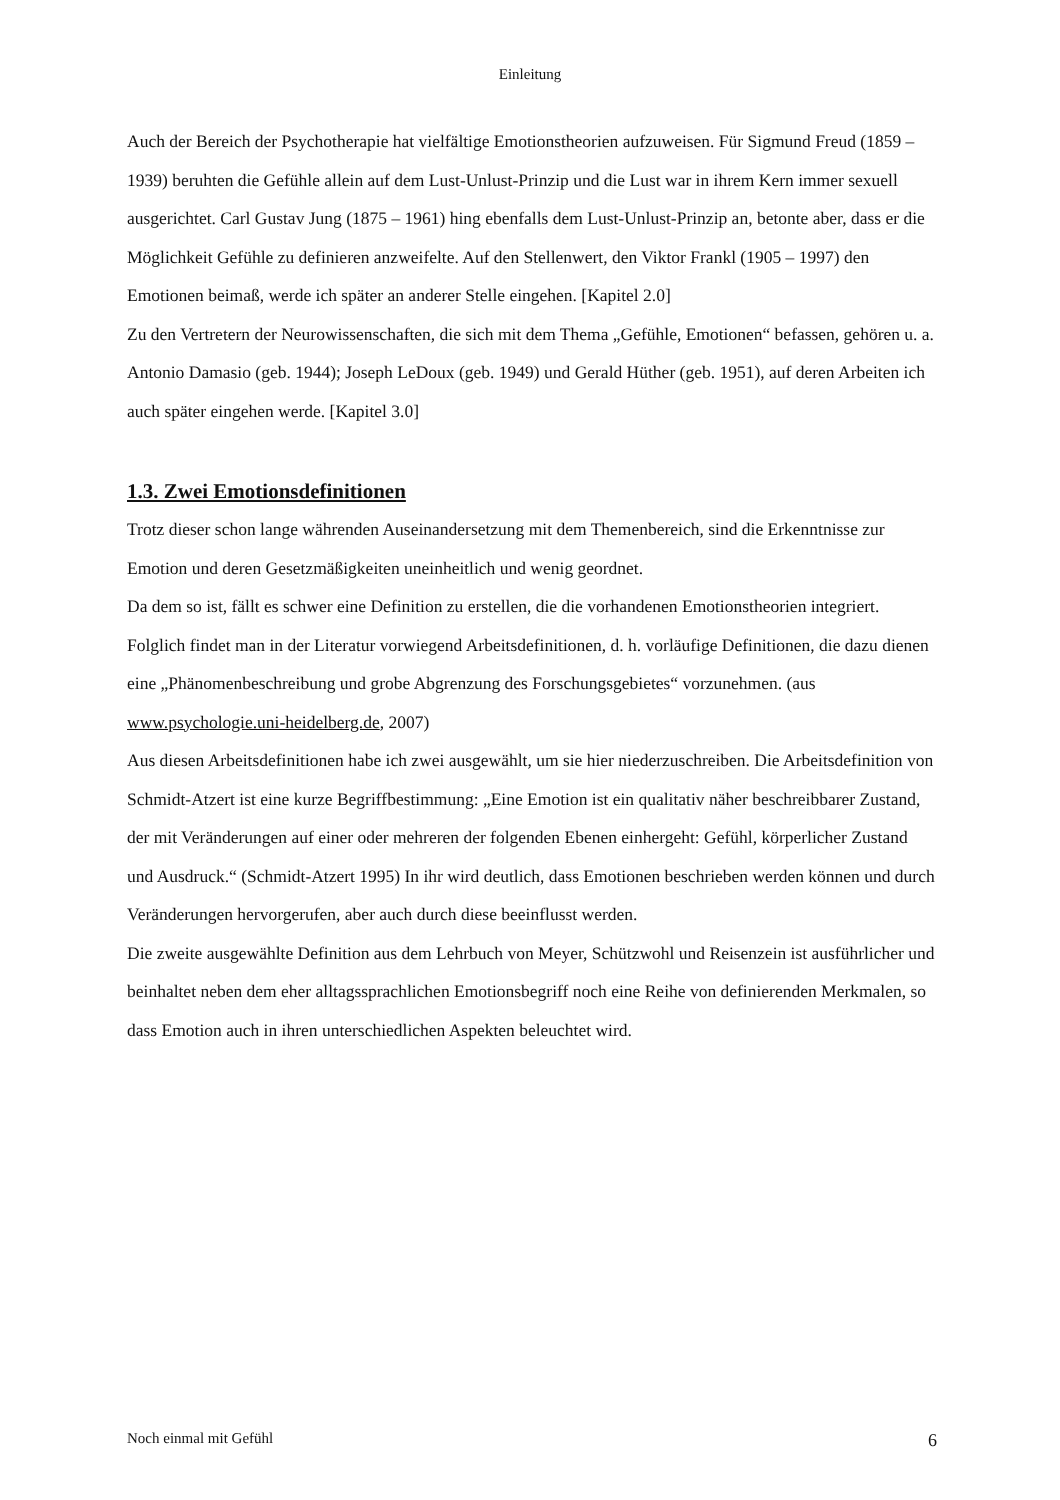Einleitung
Auch der Bereich der Psychotherapie hat vielfältige Emotionstheorien aufzuweisen. Für Sigmund Freud (1859 – 1939) beruhten die Gefühle allein auf dem Lust-Unlust-Prinzip und die Lust war in ihrem Kern immer sexuell ausgerichtet. Carl Gustav Jung (1875 – 1961) hing ebenfalls dem Lust-Unlust-Prinzip an, betonte aber, dass er die Möglichkeit Gefühle zu definieren anzweifelte. Auf den Stellenwert, den Viktor Frankl (1905 – 1997) den Emotionen beimaß, werde ich später an anderer Stelle eingehen. [Kapitel 2.0]
Zu den Vertretern der Neurowissenschaften, die sich mit dem Thema „Gefühle, Emotionen“ befassen, gehören u. a. Antonio Damasio (geb. 1944); Joseph LeDoux (geb. 1949) und Gerald Hüther (geb. 1951), auf deren Arbeiten ich auch später eingehen werde. [Kapitel 3.0]
1.3. Zwei Emotionsdefinitionen
Trotz dieser schon lange währenden Auseinandersetzung mit dem Themenbereich, sind die Erkenntnisse zur Emotion und deren Gesetzmäßigkeiten uneinheitlich und wenig geordnet.
Da dem so ist, fällt es schwer eine Definition zu erstellen, die die vorhandenen Emotionstheorien integriert. Folglich findet man in der Literatur vorwiegend Arbeitsdefinitionen, d. h. vorläufige Definitionen, die dazu dienen eine „Phänomenbeschreibung und grobe Abgrenzung des Forschungsgebietes“ vorzunehmen. (aus www.psychologie.uni-heidelberg.de, 2007)
Aus diesen Arbeitsdefinitionen habe ich zwei ausgewählt, um sie hier niederzuschreiben. Die Arbeitsdefinition von Schmidt-Atzert ist eine kurze Begriffbestimmung: „Eine Emotion ist ein qualitativ näher beschreibbarer Zustand, der mit Veränderungen auf einer oder mehreren der folgenden Ebenen einhergeht: Gefühl, körperlicher Zustand und Ausdruck.“ (Schmidt-Atzert 1995) In ihr wird deutlich, dass Emotionen beschrieben werden können und durch Veränderungen hervorgerufen, aber auch durch diese beeinflusst werden.
Die zweite ausgewählte Definition aus dem Lehrbuch von Meyer, Schützwohl und Reisenzein ist ausführlicher und beinhaltet neben dem eher alltagssprachlichen Emotionsbegriff noch eine Reihe von definierenden Merkmalen, so dass Emotion auch in ihren unterschiedlichen Aspekten beleuchtet wird.
Noch einmal mit Gefühl 6